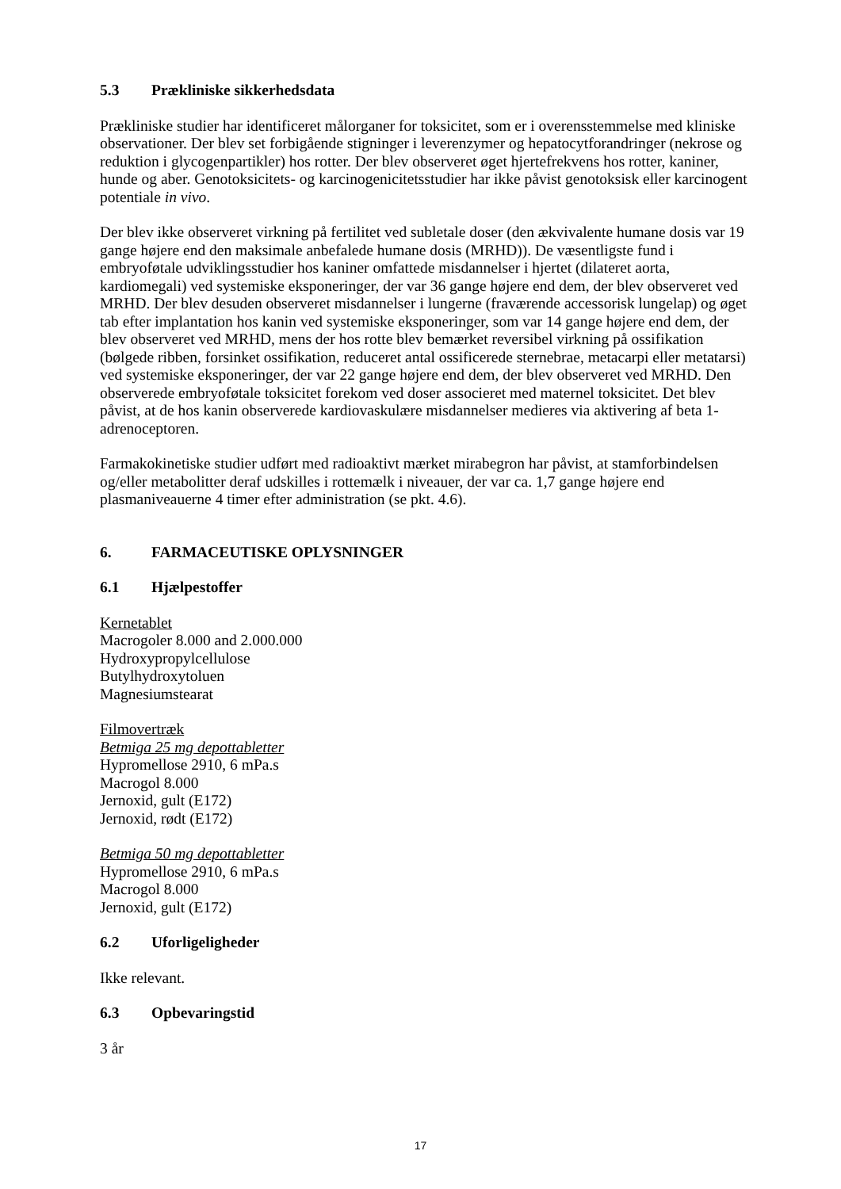5.3 Prækliniske sikkerhedsdata
Prækliniske studier har identificeret målorganer for toksicitet, som er i overensstemmelse med kliniske observationer. Der blev set forbigående stigninger i leverenzymer og hepatocytforandringer (nekrose og reduktion i glycogenpartikler) hos rotter. Der blev observeret øget hjertefrekvens hos rotter, kaniner, hunde og aber. Genotoksicitets- og karcinogenicitetsstudier har ikke påvist genotoksisk eller karcinogent potentiale in vivo.
Der blev ikke observeret virkning på fertilitet ved subletale doser (den ækvivalente humane dosis var 19 gange højere end den maksimale anbefalede humane dosis (MRHD)). De væsentligste fund i embryoføtale udviklingsstudier hos kaniner omfattede misdannelser i hjertet (dilateret aorta, kardiomegali) ved systemiske eksponeringer, der var 36 gange højere end dem, der blev observeret ved MRHD. Der blev desuden observeret misdannelser i lungerne (fraværende accessorisk lungelap) og øget tab efter implantation hos kanin ved systemiske eksponeringer, som var 14 gange højere end dem, der blev observeret ved MRHD, mens der hos rotte blev bemærket reversibel virkning på ossifikation (bølgede ribben, forsinket ossifikation, reduceret antal ossificerede sternebrae, metacarpi eller metatarsi) ved systemiske eksponeringer, der var 22 gange højere end dem, der blev observeret ved MRHD. Den observerede embryoføtale toksicitet forekom ved doser associeret med maternel toksicitet. Det blev påvist, at de hos kanin observerede kardiovaskulære misdannelser medieres via aktivering af beta 1-adrenoceptoren.
Farmakokinetiske studier udført med radioaktivt mærket mirabegron har påvist, at stamforbindelsen og/eller metabolitter deraf udskilles i rottemælk i niveauer, der var ca. 1,7 gange højere end plasmaniveauerne 4 timer efter administration (se pkt. 4.6).
6. FARMACEUTISKE OPLYSNINGER
6.1 Hjælpestoffer
Kernetablet
Macrogoler 8.000 and 2.000.000
Hydroxypropylcellulose
Butylhydroxytoluen
Magnesiumstearat
Filmovertræk
Betmiga 25 mg depottabletter
Hypromellose 2910, 6 mPa.s
Macrogol 8.000
Jernoxid, gult (E172)
Jernoxid, rødt (E172)
Betmiga 50 mg depottabletter
Hypromellose 2910, 6 mPa.s
Macrogol 8.000
Jernoxid, gult (E172)
6.2 Uforligeligheder
Ikke relevant.
6.3 Opbevaringstid
3 år
17